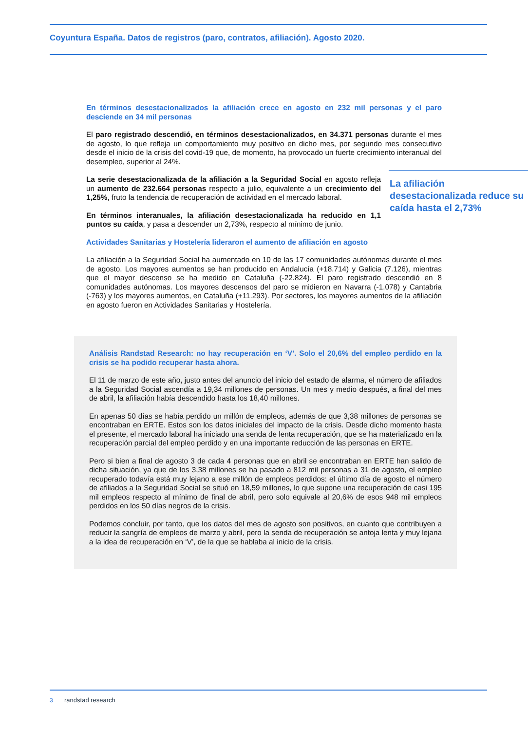Coyuntura España. Datos de registros (paro, contratos, afiliación). Agosto 2020.
En términos desestacionalizados la afiliación crece en agosto en 232 mil personas y el paro desciende en 34 mil personas
El paro registrado descendió, en términos desestacionalizados, en 34.371 personas durante el mes de agosto, lo que refleja un comportamiento muy positivo en dicho mes, por segundo mes consecutivo desde el inicio de la crisis del covid-19 que, de momento, ha provocado un fuerte crecimiento interanual del desempleo, superior al 24%.
La afiliación desestacionalizada reduce su caída hasta el 2,73%
La serie desestacionalizada de la afiliación a la Seguridad Social en agosto refleja un aumento de 232.664 personas respecto a julio, equivalente a un crecimiento del 1,25%, fruto la tendencia de recuperación de actividad en el mercado laboral.
En términos interanuales, la afiliación desestacionalizada ha reducido en 1,1 puntos su caída, y pasa a descender un 2,73%, respecto al mínimo de junio.
Actividades Sanitarias y Hostelería lideraron el aumento de afiliación en agosto
La afiliación a la Seguridad Social ha aumentado en 10 de las 17 comunidades autónomas durante el mes de agosto. Los mayores aumentos se han producido en Andalucía (+18.714) y Galicia (7.126), mientras que el mayor descenso se ha medido en Cataluña (-22.824). El paro registrado descendió en 8 comunidades autónomas. Los mayores descensos del paro se midieron en Navarra (-1.078) y Cantabria (-763) y los mayores aumentos, en Cataluña (+11.293). Por sectores, los mayores aumentos de la afiliación en agosto fueron en Actividades Sanitarias y Hostelería.
Análisis Randstad Research: no hay recuperación en ‘V’. Solo el 20,6% del empleo perdido en la crisis se ha podido recuperar hasta ahora.
El 11 de marzo de este año, justo antes del anuncio del inicio del estado de alarma, el número de afiliados a la Seguridad Social ascendía a 19,34 millones de personas. Un mes y medio después, a final del mes de abril, la afiliación había descendido hasta los 18,40 millones.
En apenas 50 días se había perdido un millón de empleos, además de que 3,38 millones de personas se encontraban en ERTE. Estos son los datos iniciales del impacto de la crisis. Desde dicho momento hasta el presente, el mercado laboral ha iniciado una senda de lenta recuperación, que se ha materializado en la recuperación parcial del empleo perdido y en una importante reducción de las personas en ERTE.
Pero si bien a final de agosto 3 de cada 4 personas que en abril se encontraban en ERTE han salido de dicha situación, ya que de los 3,38 millones se ha pasado a 812 mil personas a 31 de agosto, el empleo recuperado todavía está muy lejano a ese millón de empleos perdidos: el último día de agosto el número de afiliados a la Seguridad Social se situó en 18,59 millones, lo que supone una recuperación de casi 195 mil empleos respecto al mínimo de final de abril, pero solo equivale al 20,6% de esos 948 mil empleos perdidos en los 50 días negros de la crisis.
Podemos concluir, por tanto, que los datos del mes de agosto son positivos, en cuanto que contribuyen a reducir la sangría de empleos de marzo y abril, pero la senda de recuperación se antoja lenta y muy lejana a la idea de recuperación en ‘V’, de la que se hablaba al inicio de la crisis.
3 randstad research